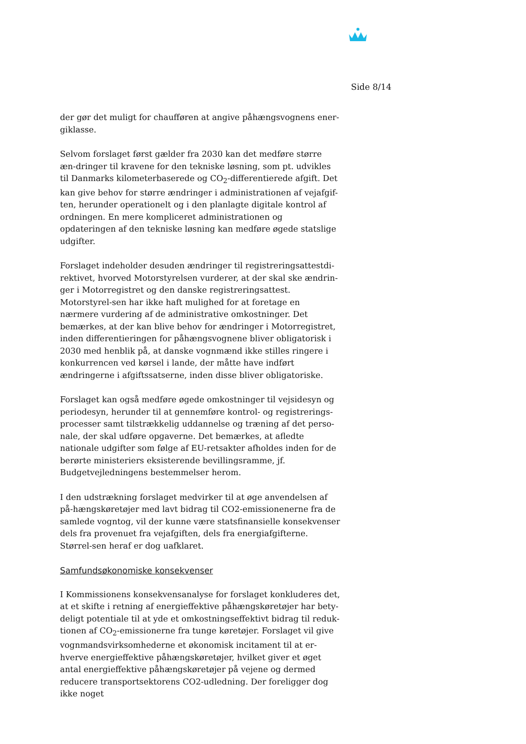Side 8/14
der gør det muligt for chaufføren at angive påhængsvognens ener-giklasse.
Selvom forslaget først gælder fra 2030 kan det medføre større æn-dringer til kravene for den tekniske løsning, som pt. udvikles til Danmarks kilometerbaserede og CO<sub>2</sub>-differentierede afgift. Det kan give behov for større ændringer i administrationen af vejafgif-ten, herunder operationelt og i den planlagte digitale kontrol af ordningen. En mere kompliceret administrationen og opdateringen af den tekniske løsning kan medføre øgede statslige udgifter.
Forslaget indeholder desuden ændringer til registreringsattestdi-rektivet, hvorved Motorstyrelsen vurderer, at der skal ske ændrin-ger i Motorregistret og den danske registreringsattest. Motorstyrel-sen har ikke haft mulighed for at foretage en nærmere vurdering af de administrative omkostninger. Det bemærkes, at der kan blive behov for ændringer i Motorregistret, inden differentieringen for påhængsvognene bliver obligatorisk i 2030 med henblik på, at danske vognmænd ikke stilles ringere i konkurrencen ved kørsel i lande, der måtte have indført ændringerne i afgiftssatserne, inden disse bliver obligatoriske.
Forslaget kan også medføre øgede omkostninger til vejsidesyn og periodesyn, herunder til at gennemføre kontrol- og registrerings-processer samt tilstrækkelig uddannelse og træning af det perso-nale, der skal udføre opgaverne. Det bemærkes, at afledte nationale udgifter som følge af EU-retsakter afholdes inden for de berørte ministeriers eksisterende bevillingsramme, jf. Budgetvejledningens bestemmelser herom.
I den udstrækning forslaget medvirker til at øge anvendelsen af på-hængskøretøjer med lavt bidrag til CO2-emissionenerne fra de samlede vogntog, vil der kunne være statsfinansielle konsekvenser dels fra provenuet fra vejafgiften, dels fra energiafgifterne. Størrel-sen heraf er dog uafklaret.
Samfundsøkonomiske konsekvenser
I Kommissionens konsekvensanalyse for forslaget konkluderes det, at et skifte i retning af energieffektive påhængskøretøjer har bety-deligt potentiale til at yde et omkostningseffektivt bidrag til reduk-tionen af CO<sub>2</sub>-emissionerne fra tunge køretøjer. Forslaget vil give vognmandsvirksomhederne et økonomisk incitament til at er-hverve energieffektive påhængskøretøjer, hvilket giver et øget antal energieffektive påhængskøretøjer på vejene og dermed reducere transportsektorens CO2-udledning. Der foreligger dog ikke noget